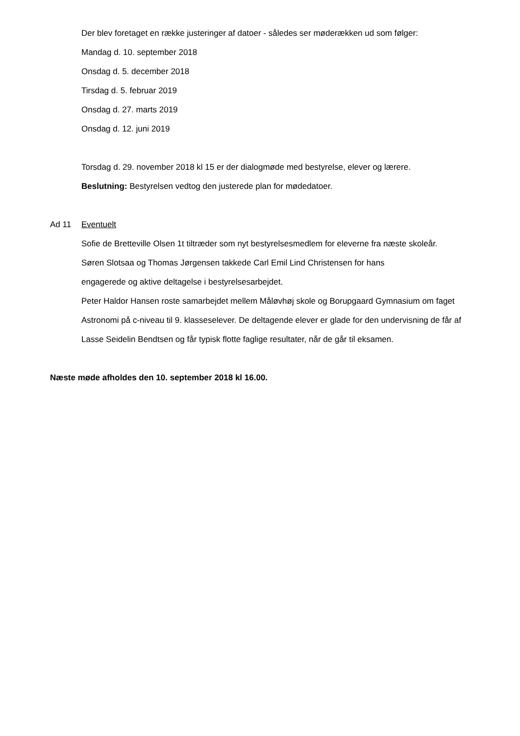Der blev foretaget en række justeringer af datoer - således ser møderækken ud som følger:
Mandag d. 10. september 2018
Onsdag d. 5. december 2018
Tirsdag d. 5. februar 2019
Onsdag d. 27. marts 2019
Onsdag d. 12. juni 2019
Torsdag d. 29. november 2018 kl 15 er der dialogmøde med bestyrelse, elever og lærere.
Beslutning: Bestyrelsen vedtog den justerede plan for mødedatoer.
Ad 11 Eventuelt
Sofie de Bretteville Olsen 1t tiltræder som nyt bestyrelsesmedlem for eleverne fra næste skoleår.
Søren Slotsaa og Thomas Jørgensen takkede Carl Emil Lind Christensen for hans
engagerede og aktive deltagelse i bestyrelsesarbejdet.
Peter Haldor Hansen roste samarbejdet mellem Måløvhøj skole og Borupgaard Gymnasium om faget Astronomi på c-niveau til 9. klasseselever. De deltagende elever er glade for den undervisning de får af Lasse Seidelin Bendtsen og får typisk flotte faglige resultater, når de går til eksamen.
Næste møde afholdes den 10. september 2018 kl 16.00.